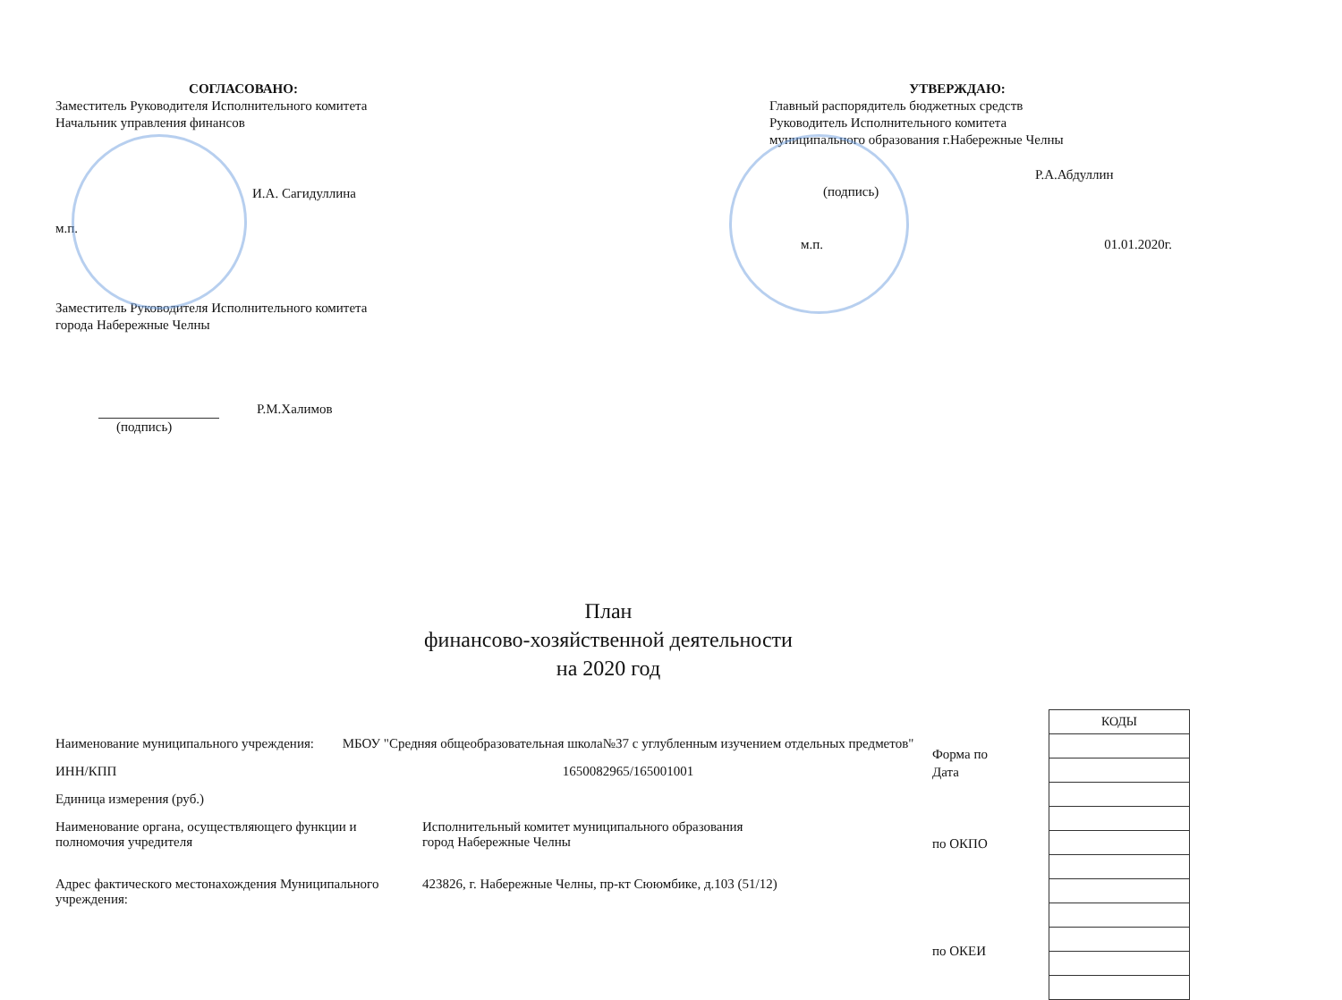СОГЛАСОВАНО:
Заместитель Руководителя Исполнительного комитета
Начальник управления финансов
И.А. Сагидуллина
м.п.
Заместитель Руководителя Исполнительного комитета
города Набережные Челны
Р.М.Халимов
(подпись)
УТВЕРЖДАЮ:
Главный распорядитель бюджетных средств
Руководитель Исполнительного комитета
муниципального образования г.Набережные Челны
Р.А.Абдуллин
(подпись)
м.п. 01.01.2020г.
План
финансово-хозяйственной деятельности
на 2020 год
Наименование муниципального учреждения:
МБОУ "Средняя общеобразовательная школа№37 с углубленным изучением отдельных предметов"
ИНН/КПП 1650082965/165001001
Единица измерения (руб.)
Наименование органа, осуществляющего функции и полномочия учредителя
Исполнительный комитет муниципального образования
город Набережные Челны
Адрес фактического местонахождения Муниципального учреждения:
423826, г. Набережные Челны, пр-кт Сююмбике, д.103 (51/12)
Форма по
Дата
по ОКПО
по ОКЕИ
| КОДЫ |
| --- |